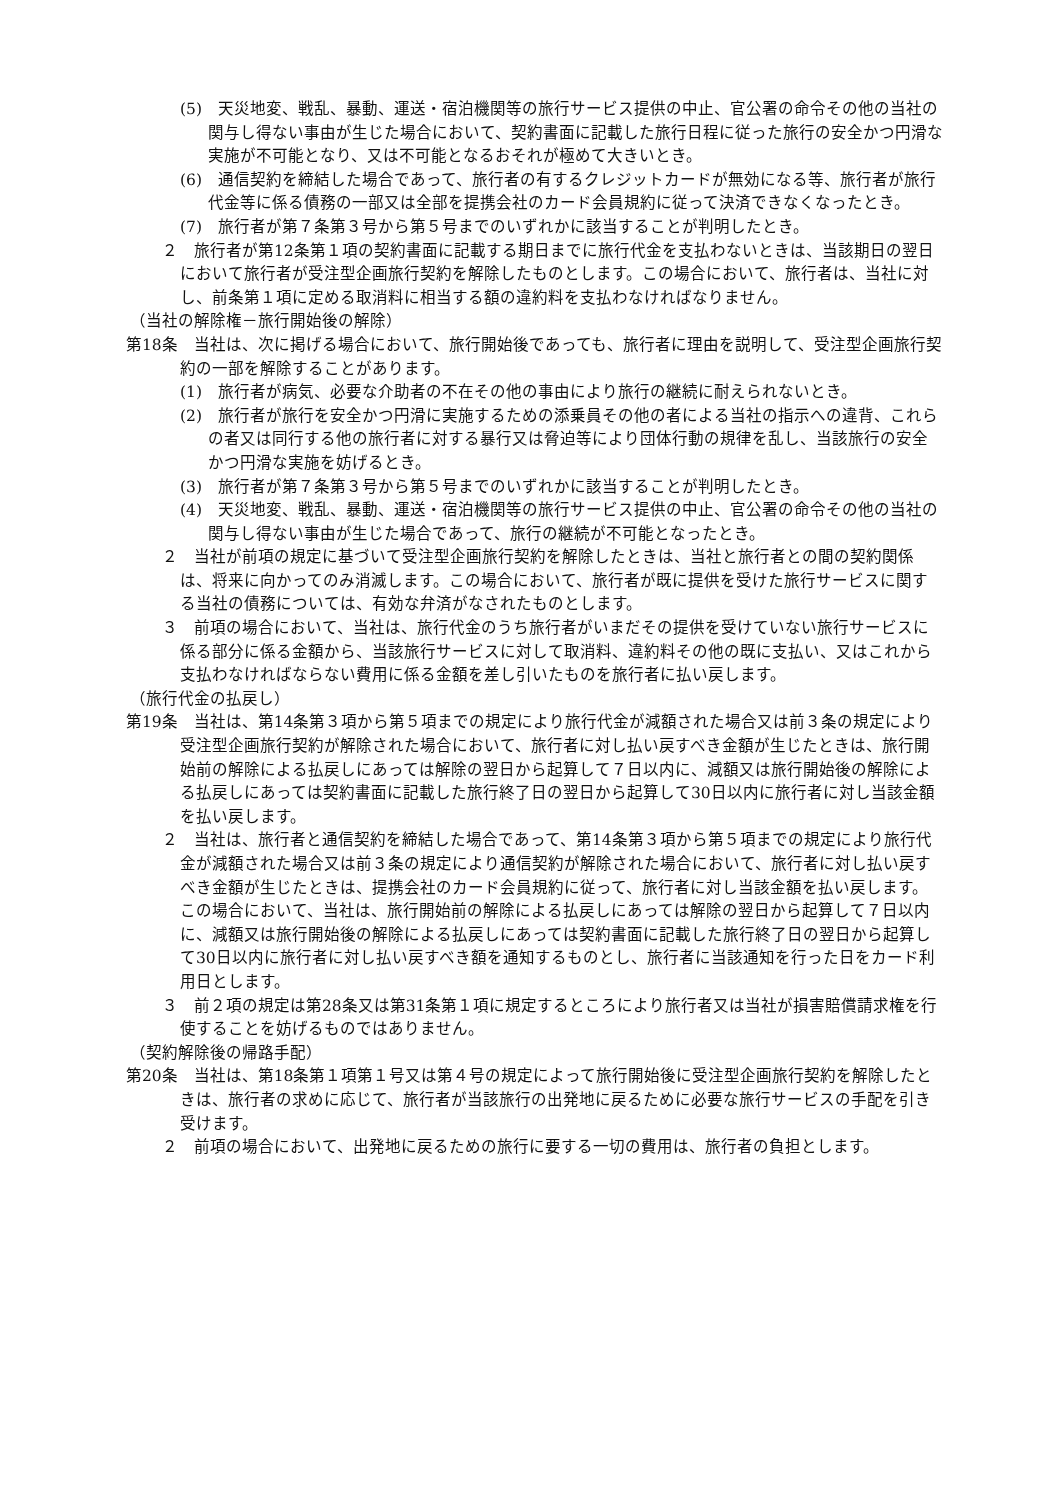(5)　天災地変、戦乱、暴動、運送・宿泊機関等の旅行サービス提供の中止、官公署の命令その他の当社の関与し得ない事由が生じた場合において、契約書面に記載した旅行日程に従った旅行の安全かつ円滑な実施が不可能となり、又は不可能となるおそれが極めて大きいとき。
(6)　通信契約を締結した場合であって、旅行者の有するクレジットカードが無効になる等、旅行者が旅行代金等に係る債務の一部又は全部を提携会社のカード会員規約に従って決済できなくなったとき。
(7)　旅行者が第７条第３号から第５号までのいずれかに該当することが判明したとき。
２　旅行者が第12条第１項の契約書面に記載する期日までに旅行代金を支払わないときは、当該期日の翌日において旅行者が受注型企画旅行契約を解除したものとします。この場合において、旅行者は、当社に対し、前条第１項に定める取消料に相当する額の違約料を支払わなければなりません。
（当社の解除権－旅行開始後の解除）
第18条　当社は、次に掲げる場合において、旅行開始後であっても、旅行者に理由を説明して、受注型企画旅行契約の一部を解除することがあります。
(1)　旅行者が病気、必要な介助者の不在その他の事由により旅行の継続に耐えられないとき。
(2)　旅行者が旅行を安全かつ円滑に実施するための添乗員その他の者による当社の指示への違背、これらの者又は同行する他の旅行者に対する暴行又は脅迫等により団体行動の規律を乱し、当該旅行の安全かつ円滑な実施を妨げるとき。
(3)　旅行者が第７条第３号から第５号までのいずれかに該当することが判明したとき。
(4)　天災地変、戦乱、暴動、運送・宿泊機関等の旅行サービス提供の中止、官公署の命令その他の当社の関与し得ない事由が生じた場合であって、旅行の継続が不可能となったとき。
２　当社が前項の規定に基づいて受注型企画旅行契約を解除したときは、当社と旅行者との間の契約関係は、将来に向かってのみ消滅します。この場合において、旅行者が既に提供を受けた旅行サービスに関する当社の債務については、有効な弁済がなされたものとします。
３　前項の場合において、当社は、旅行代金のうち旅行者がいまだその提供を受けていない旅行サービスに係る部分に係る金額から、当該旅行サービスに対して取消料、違約料その他の既に支払い、又はこれから支払わなければならない費用に係る金額を差し引いたものを旅行者に払い戻します。
（旅行代金の払戻し）
第19条　当社は、第14条第３項から第５項までの規定により旅行代金が減額された場合又は前３条の規定により受注型企画旅行契約が解除された場合において、旅行者に対し払い戻すべき金額が生じたときは、旅行開始前の解除による払戻しにあっては解除の翌日から起算して７日以内に、減額又は旅行開始後の解除による払戻しにあっては契約書面に記載した旅行終了日の翌日から起算して30日以内に旅行者に対し当該金額を払い戻します。
２　当社は、旅行者と通信契約を締結した場合であって、第14条第３項から第５項までの規定により旅行代金が減額された場合又は前３条の規定により通信契約が解除された場合において、旅行者に対し払い戻すべき金額が生じたときは、提携会社のカード会員規約に従って、旅行者に対し当該金額を払い戻します。この場合において、当社は、旅行開始前の解除による払戻しにあっては解除の翌日から起算して７日以内に、減額又は旅行開始後の解除による払戻しにあっては契約書面に記載した旅行終了日の翌日から起算して30日以内に旅行者に対し払い戻すべき額を通知するものとし、旅行者に当該通知を行った日をカード利用日とします。
３　前２項の規定は第28条又は第31条第１項に規定するところにより旅行者又は当社が損害賠償請求権を行使することを妨げるものではありません。
（契約解除後の帰路手配）
第20条　当社は、第18条第１項第１号又は第４号の規定によって旅行開始後に受注型企画旅行契約を解除したときは、旅行者の求めに応じて、旅行者が当該旅行の出発地に戻るために必要な旅行サービスの手配を引き受けます。
２　前項の場合において、出発地に戻るための旅行に要する一切の費用は、旅行者の負担とします。